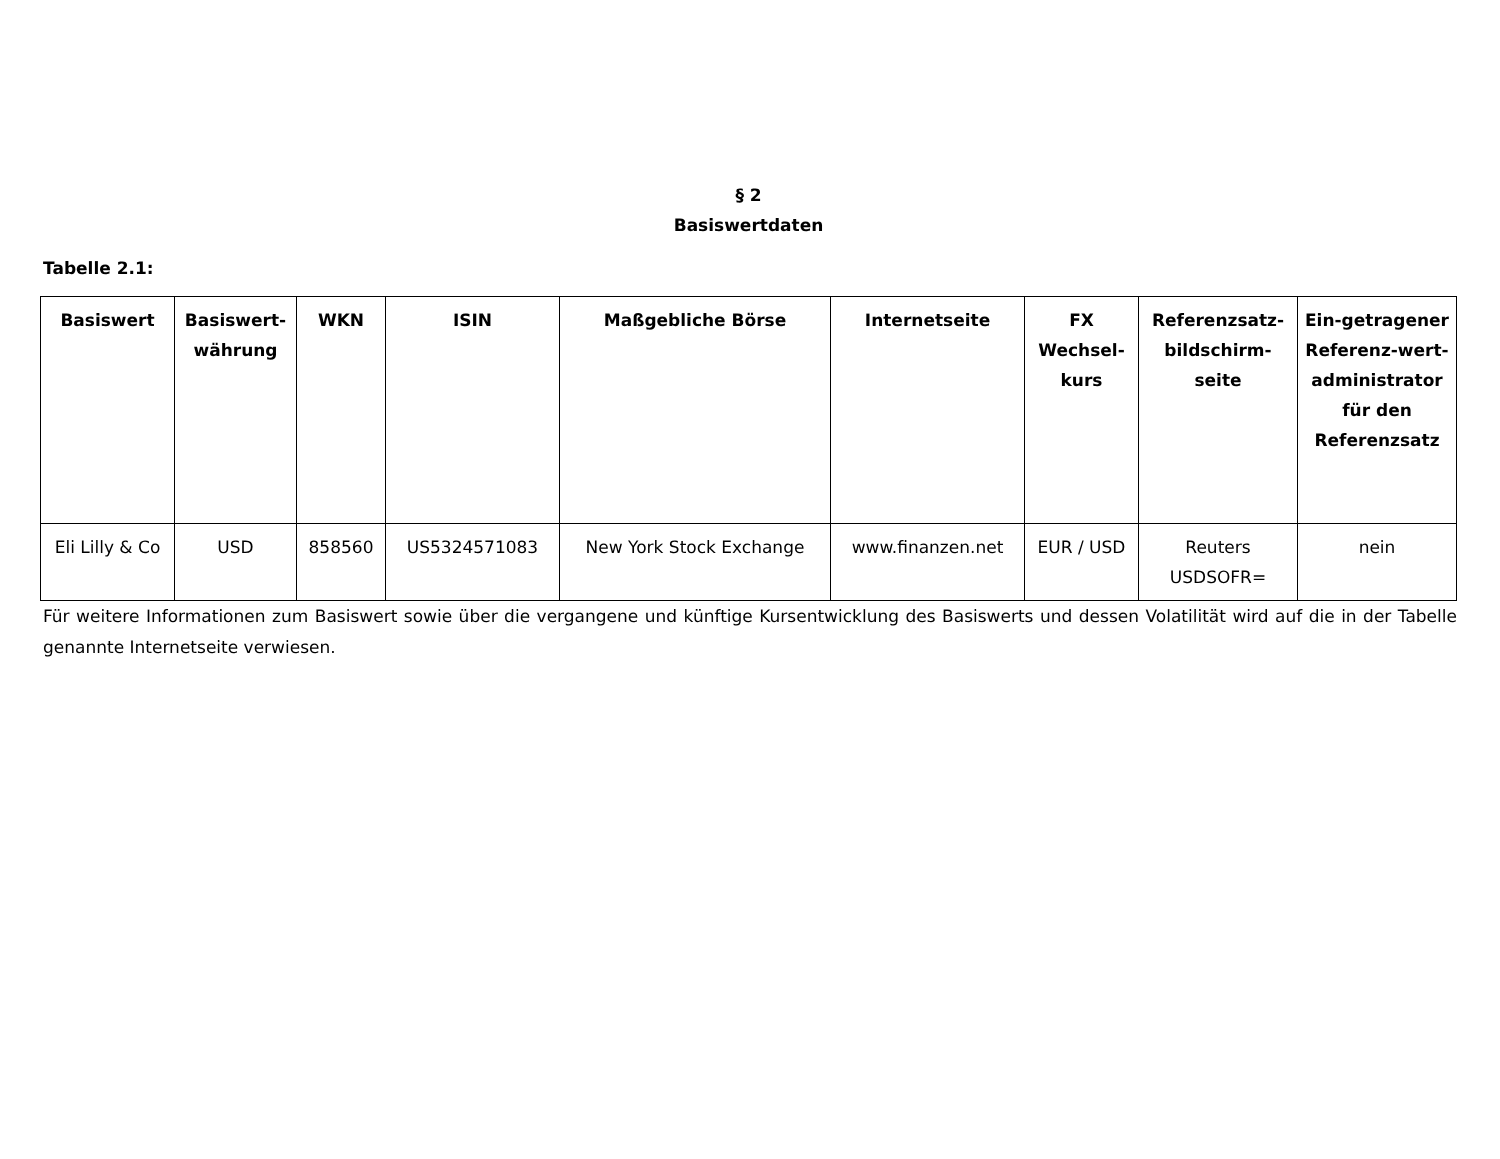§ 2
Basiswertdaten
Tabelle 2.1:
| Basiswert | Basiswert-währung | WKN | ISIN | Maßgebliche Börse | Internetseite | FX Wechsel-kurs | Referenzsatz-bildschirm-seite | Ein-getragener Referenz-wert-administrator für den Referenzsatz |
| --- | --- | --- | --- | --- | --- | --- | --- | --- |
| Eli Lilly & Co | USD | 858560 | US5324571083 | New York Stock Exchange | www.finanzen.net | EUR / USD | Reuters USDSOFR= | nein |
Für weitere Informationen zum Basiswert sowie über die vergangene und künftige Kursentwicklung des Basiswerts und dessen Volatilität wird auf die in der Tabelle genannte Internetseite verwiesen.